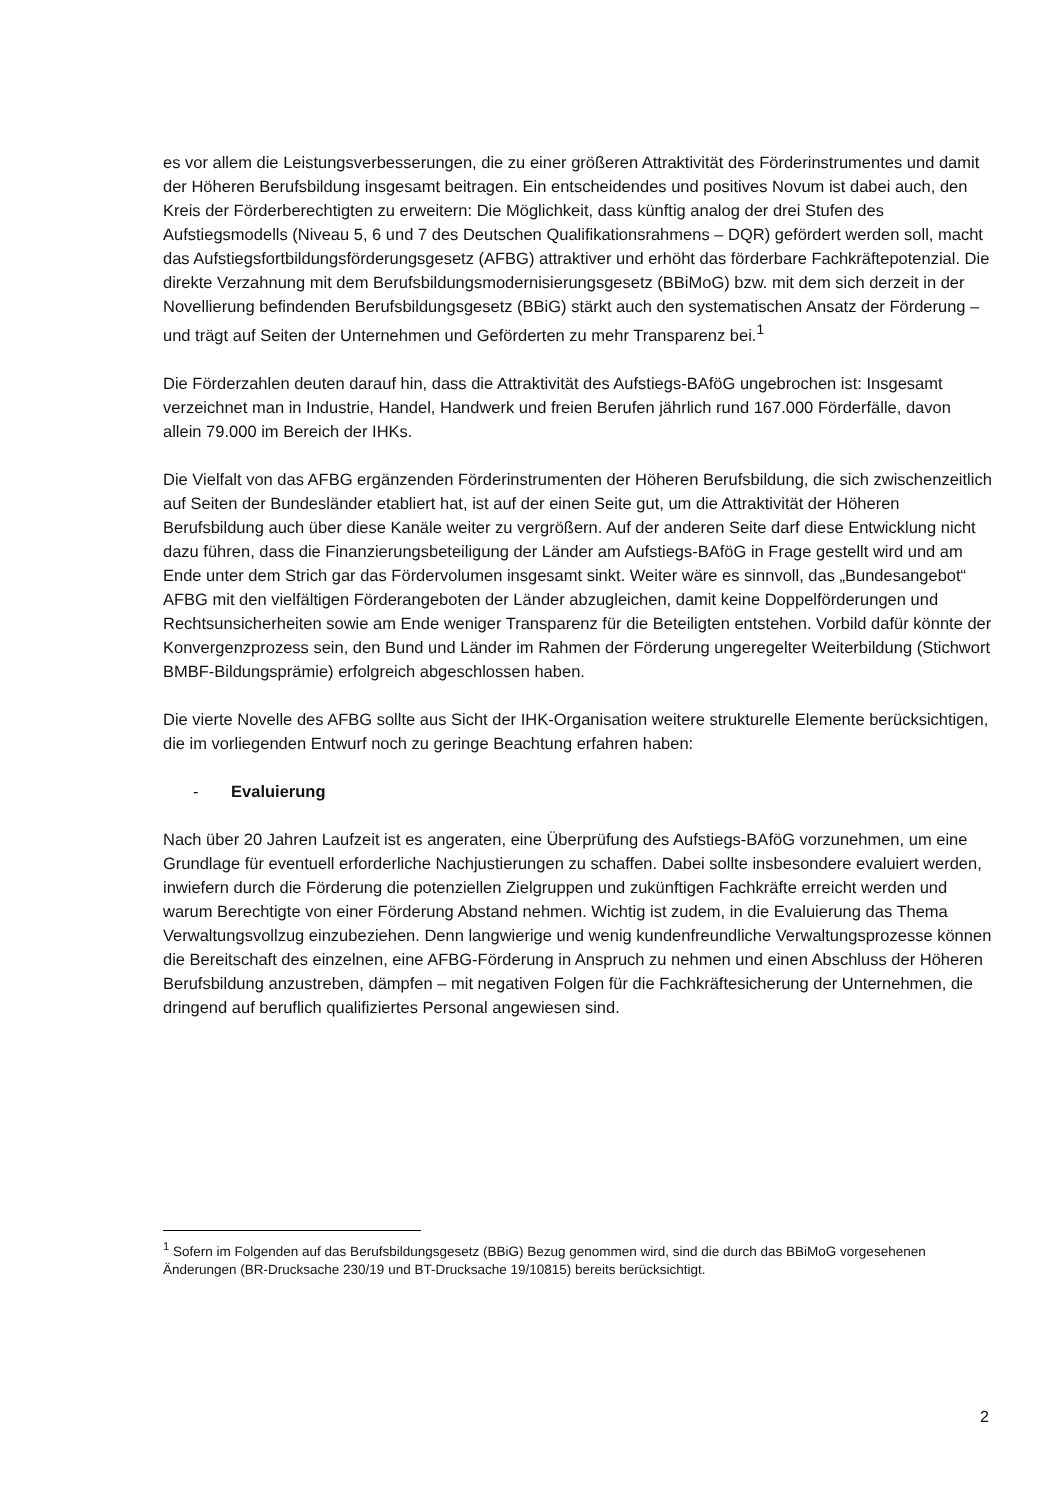es vor allem die Leistungsverbesserungen, die zu einer größeren Attraktivität des Förderinstrumentes und damit der Höheren Berufsbildung insgesamt beitragen. Ein entscheidendes und positives Novum ist dabei auch, den Kreis der Förderberechtigten zu erweitern: Die Möglichkeit, dass künftig analog der drei Stufen des Aufstiegsmodells (Niveau 5, 6 und 7 des Deutschen Qualifikationsrahmens – DQR) gefördert werden soll, macht das Aufstiegsfortbildungsförderungsgesetz (AFBG) attraktiver und erhöht das förderbare Fachkräftepotenzial. Die direkte Verzahnung mit dem Berufsbildungsmodernisierungsgesetz (BBiMoG) bzw. mit dem sich derzeit in der Novellierung befindenden Berufsbildungsgesetz (BBiG) stärkt auch den systematischen Ansatz der Förderung – und trägt auf Seiten der Unternehmen und Geförderten zu mehr Transparenz bei.<sup>1</sup>
Die Förderzahlen deuten darauf hin, dass die Attraktivität des Aufstiegs-BAföG ungebrochen ist: Insgesamt verzeichnet man in Industrie, Handel, Handwerk und freien Berufen jährlich rund 167.000 Förderfälle, davon allein 79.000 im Bereich der IHKs.
Die Vielfalt von das AFBG ergänzenden Förderinstrumenten der Höheren Berufsbildung, die sich zwischenzeitlich auf Seiten der Bundesländer etabliert hat, ist auf der einen Seite gut, um die Attraktivität der Höheren Berufsbildung auch über diese Kanäle weiter zu vergrößern. Auf der anderen Seite darf diese Entwicklung nicht dazu führen, dass die Finanzierungsbeteiligung der Länder am Aufstiegs-BAföG in Frage gestellt wird und am Ende unter dem Strich gar das Fördervolumen insgesamt sinkt. Weiter wäre es sinnvoll, das „Bundesangebot“ AFBG mit den vielfältigen Förderangeboten der Länder abzugleichen, damit keine Doppelförderungen und Rechtsunsicherheiten sowie am Ende weniger Transparenz für die Beteiligten entstehen. Vorbild dafür könnte der Konvergenzprozess sein, den Bund und Länder im Rahmen der Förderung ungeregelter Weiterbildung (Stichwort BMBF-Bildungsprämie) erfolgreich abgeschlossen haben.
Die vierte Novelle des AFBG sollte aus Sicht der IHK-Organisation weitere strukturelle Elemente berücksichtigen, die im vorliegenden Entwurf noch zu geringe Beachtung erfahren haben:
- Evaluierung
Nach über 20 Jahren Laufzeit ist es angeraten, eine Überprüfung des Aufstiegs-BAföG vorzunehmen, um eine Grundlage für eventuell erforderliche Nachjustierungen zu schaffen. Dabei sollte insbesondere evaluiert werden, inwiefern durch die Förderung die potenziellen Zielgruppen und zukünftigen Fachkräfte erreicht werden und warum Berechtigte von einer Förderung Abstand nehmen. Wichtig ist zudem, in die Evaluierung das Thema Verwaltungsvollzug einzubeziehen. Denn langwierige und wenig kundenfreundliche Verwaltungsprozesse können die Bereitschaft des einzelnen, eine AFBG-Förderung in Anspruch zu nehmen und einen Abschluss der Höheren Berufsbildung anzustreben, dämpfen – mit negativen Folgen für die Fachkräftesicherung der Unternehmen, die dringend auf beruflich qualifiziertes Personal angewiesen sind.
<sup>1</sup> Sofern im Folgenden auf das Berufsbildungsgesetz (BBiG) Bezug genommen wird, sind die durch das BBiMoG vorgesehenen Änderungen (BR-Drucksache 230/19 und BT-Drucksache 19/10815) bereits berücksichtigt.
2